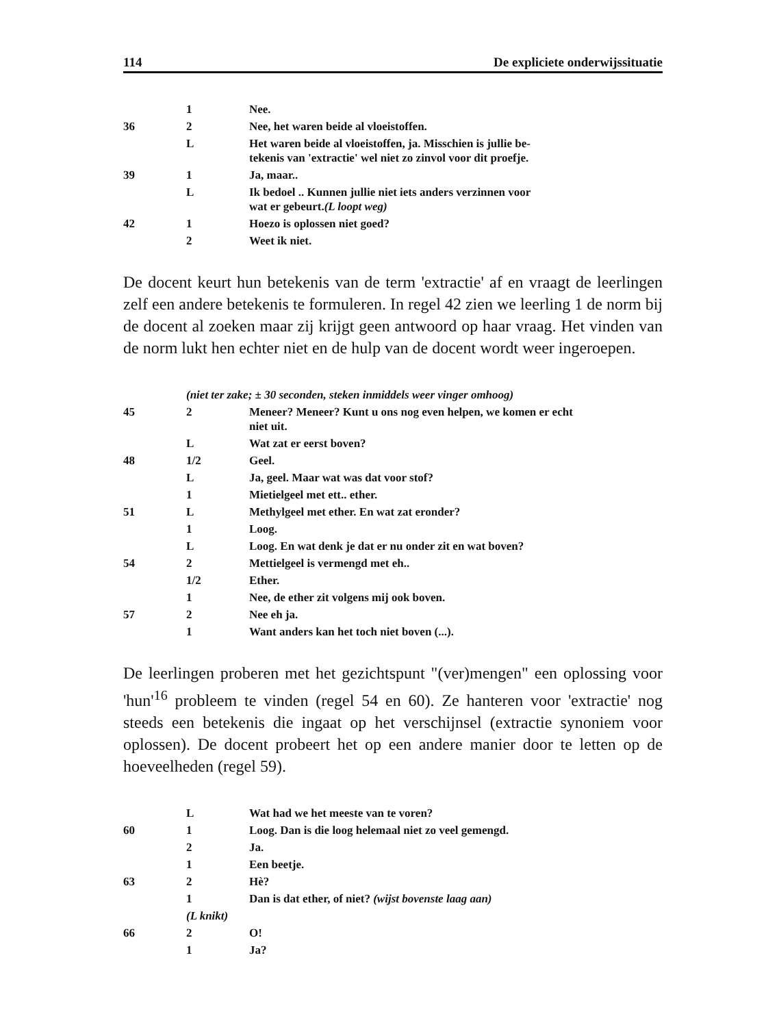114 De expliciete onderwijssituatie
| | 1 | Nee. |
| 36 | 2 | Nee, het waren beide al vloeistoffen. |
| | L | Het waren beide al vloeistoffen, ja. Misschien is jullie be- tekenis van 'extractie' wel niet zo zinvol voor dit proefje. |
| 39 | 1 | Ja, maar.. |
| | L | Ik bedoel .. Kunnen jullie niet iets anders verzinnen voor wat er gebeurt. (L loopt weg) |
| 42 | 1 | Hoezo is oplossen niet goed? |
| | 2 | Weet ik niet. |
De docent keurt hun betekenis van de term 'extractie' af en vraagt de leerlingen zelf een andere betekenis te formuleren. In regel 42 zien we leerling 1 de norm bij de docent al zoeken maar zij krijgt geen antwoord op haar vraag. Het vinden van de norm lukt hen echter niet en de hulp van de docent wordt weer ingeroepen.
| | (niet ter zake; ± 30 seconden, steken inmiddels weer vinger omhoog) | |
| 45 | 2 | Meneer? Meneer? Kunt u ons nog even helpen, we komen er echt niet uit. |
| | L | Wat zat er eerst boven? |
| 48 | 1/2 | Geel. |
| | L | Ja, geel. Maar wat was dat voor stof? |
| | 1 | Mietielgeel met ett.. ether. |
| 51 | L | Methylgeel met ether. En wat zat eronder? |
| | 1 | Loog. |
| | L | Loog. En wat denk je dat er nu onder zit en wat boven? |
| 54 | 2 | Mettielgeel is vermengd met eh.. |
| | 1/2 | Ether. |
| | 1 | Nee, de ether zit volgens mij ook boven. |
| 57 | 2 | Nee eh ja. |
| | 1 | Want anders kan het toch niet boven (...). |
De leerlingen proberen met het gezichtspunt "(ver)mengen" een oplossing voor 'hun'<sup>16</sup> probleem te vinden (regel 54 en 60). Ze hanteren voor 'extractie' nog steeds een betekenis die ingaat op het verschijnsel (extractie synoniem voor oplossen). De docent probeert het op een andere manier door te letten op de hoeveelheden (regel 59).
| | L | Wat had we het meeste van te voren? |
| 60 | 1 | Loog. Dan is die loog helemaal niet zo veel gemengd. |
| | 2 | Ja. |
| | 1 | Een beetje. |
| 63 | 2 | Hè? |
| | 1 | Dan is dat ether, of niet? (wijst bovenste laag aan) |
| | (L knikt) | |
| 66 | 2 | O! |
| | 1 | Ja? |